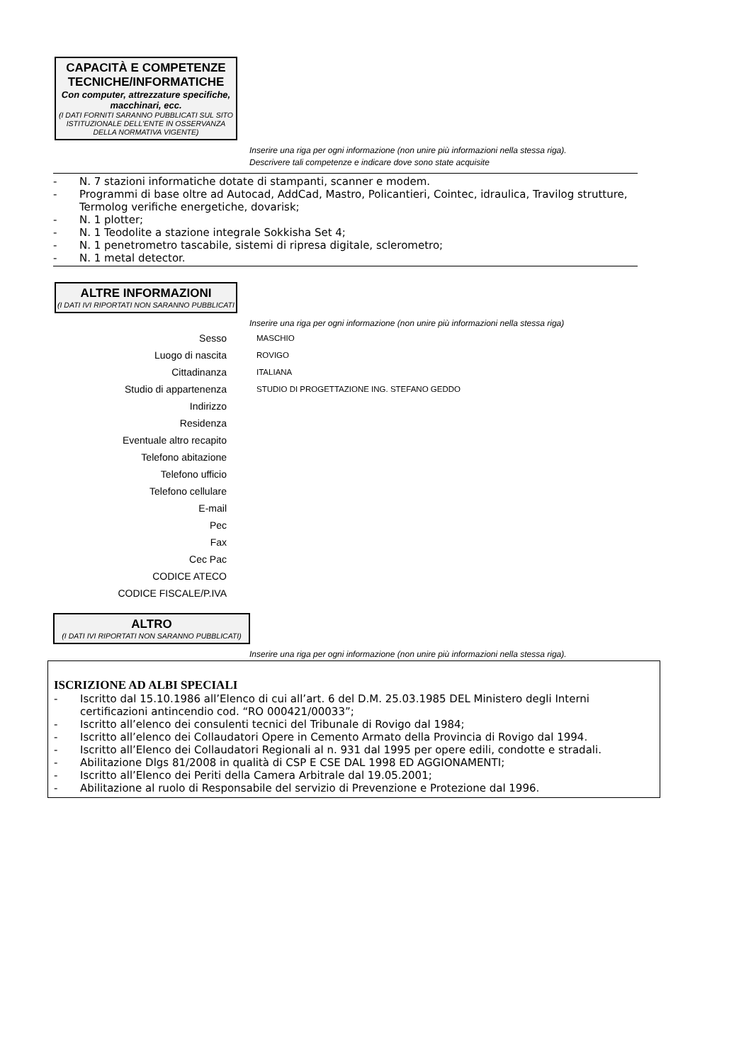CAPACITÀ E COMPETENZE TECNICHE/INFORMATICHE
Con computer, attrezzature specifiche, macchinari, ecc.
(I DATI FORNITI SARANNO PUBBLICATI SUL SITO ISTITUZIONALE DELL'ENTE IN OSSERVANZA DELLA NORMATIVA VIGENTE)
Inserire una riga per ogni informazione (non unire più informazioni nella stessa riga). Descrivere tali competenze e indicare dove sono state acquisite
- N. 7 stazioni informatiche dotate di stampanti, scanner e modem.
- Programmi di base oltre ad Autocad, AddCad, Mastro, Policantieri, Cointec, idraulica, Travilog strutture, Termolog verifiche energetiche, dovarisk;
- N. 1 plotter;
- N. 1 Teodolite a stazione integrale Sokkisha Set 4;
- N. 1 penetrometro tascabile, sistemi di ripresa digitale, sclerometro;
- N. 1 metal detector.
ALTRE INFORMAZIONI
(I DATI IVI RIPORTATI NON SARANNO PUBBLICATI
Inserire una riga per ogni informazione (non unire più informazioni nella stessa riga)
Sesso MASCHIO
Luogo di nascita ROVIGO
Cittadinanza ITALIANA
Studio di appartenenza STUDIO DI PROGETTAZIONE ING. STEFANO GEDDO
Indirizzo
Residenza
Eventuale altro recapito
Telefono abitazione
Telefono ufficio
Telefono cellulare
E-mail
Pec
Fax
Cec Pac
CODICE ATECO
CODICE FISCALE/P.IVA
ALTRO
(I DATI IVI RIPORTATI NON SARANNO PUBBLICATI)
Inserire una riga per ogni informazione (non unire più informazioni nella stessa riga).
ISCRIZIONE AD ALBI SPECIALI
- Iscritto dal 15.10.1986 all’Elenco di cui all’art. 6 del D.M. 25.03.1985 DEL Ministero degli Interni certificazioni antincendio cod. “RO 000421/00033”;
- Iscritto all’elenco dei consulenti tecnici del Tribunale di Rovigo dal 1984;
- Iscritto all’elenco dei Collaudatori Opere in Cemento Armato della Provincia di Rovigo dal 1994.
- Iscritto all’Elenco dei Collaudatori Regionali al n. 931 dal 1995 per opere edili, condotte e stradali.
- Abilitazione Dlgs 81/2008 in qualità di CSP E CSE DAL 1998 ED AGGIONAMENTI;
- Iscritto all’Elenco dei Periti della Camera Arbitrale dal 19.05.2001;
- Abilitazione al ruolo di Responsabile del servizio di Prevenzione e Protezione dal 1996.